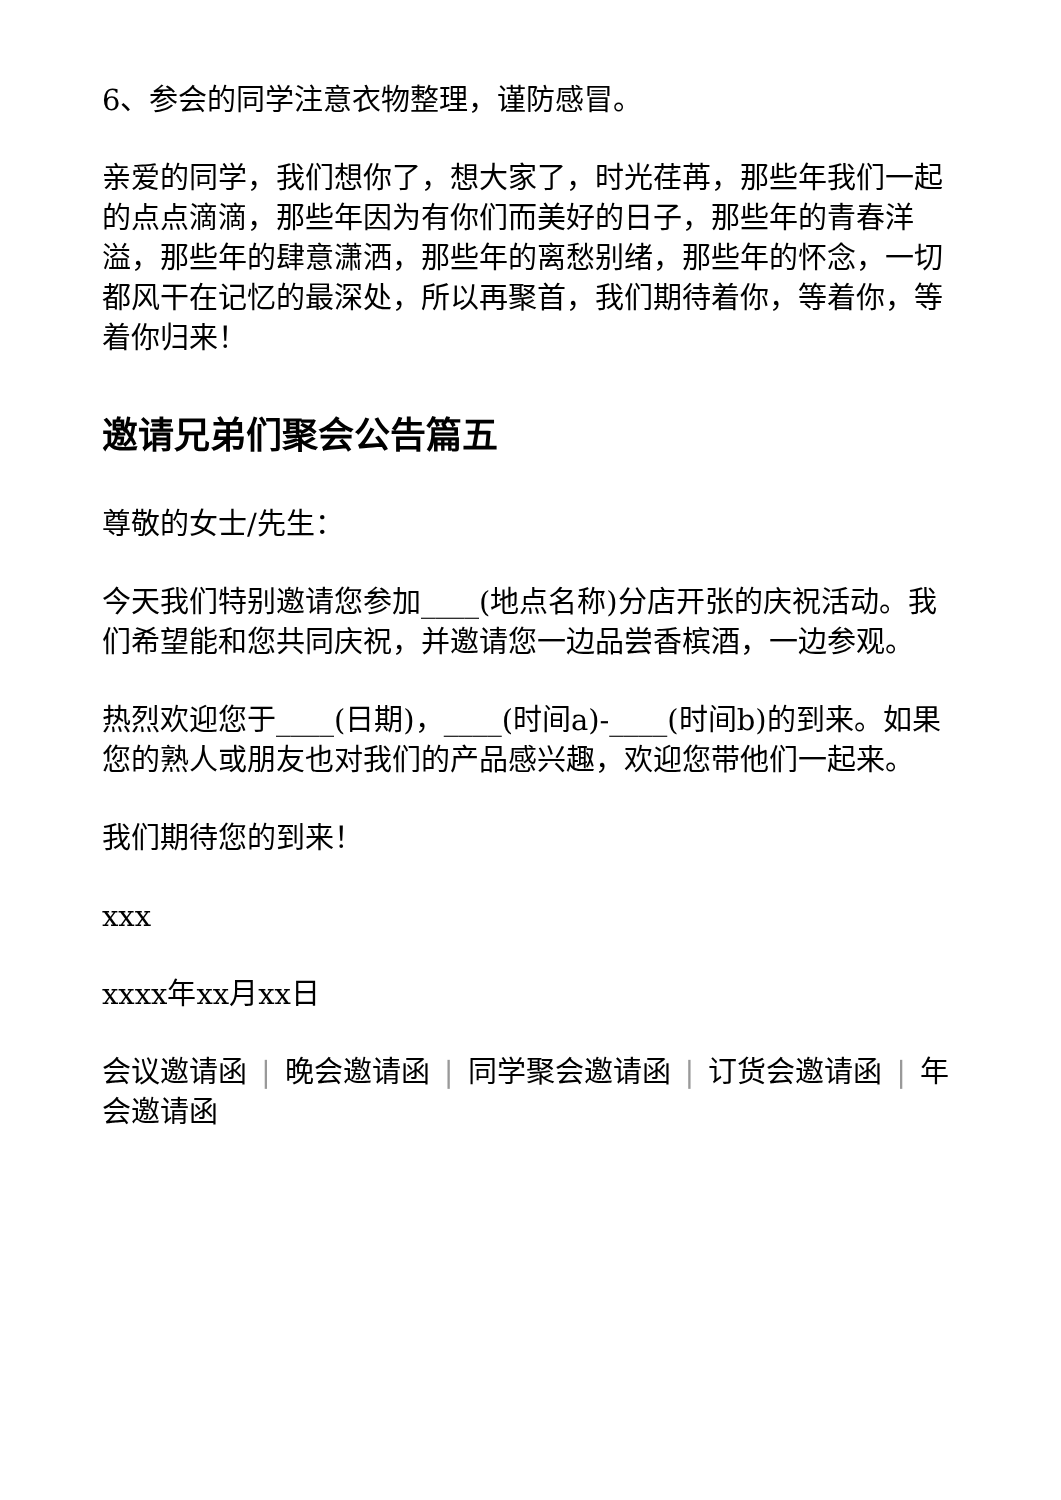6、参会的同学注意衣物整理，谨防感冒。
亲爱的同学，我们想你了，想大家了，时光荏苒，那些年我们一起的点点滴滴，那些年因为有你们而美好的日子，那些年的青春洋溢，那些年的肆意潇洒，那些年的离愁别绪，那些年的怀念，一切都风干在记忆的最深处，所以再聚首，我们期待着你，等着你，等着你归来！
邀请兄弟们聚会公告篇五
尊敬的女士/先生：
今天我们特别邀请您参加____(地点名称)分店开张的庆祝活动。我们希望能和您共同庆祝，并邀请您一边品尝香槟酒，一边参观。
热烈欢迎您于____(日期)，____(时间a)-____(时间b)的到来。如果您的熟人或朋友也对我们的产品感兴趣，欢迎您带他们一起来。
我们期待您的到来！
xxx
xxxx年xx月xx日
会议邀请函 | 晚会邀请函 | 同学聚会邀请函 | 订货会邀请函 | 年会邀请函